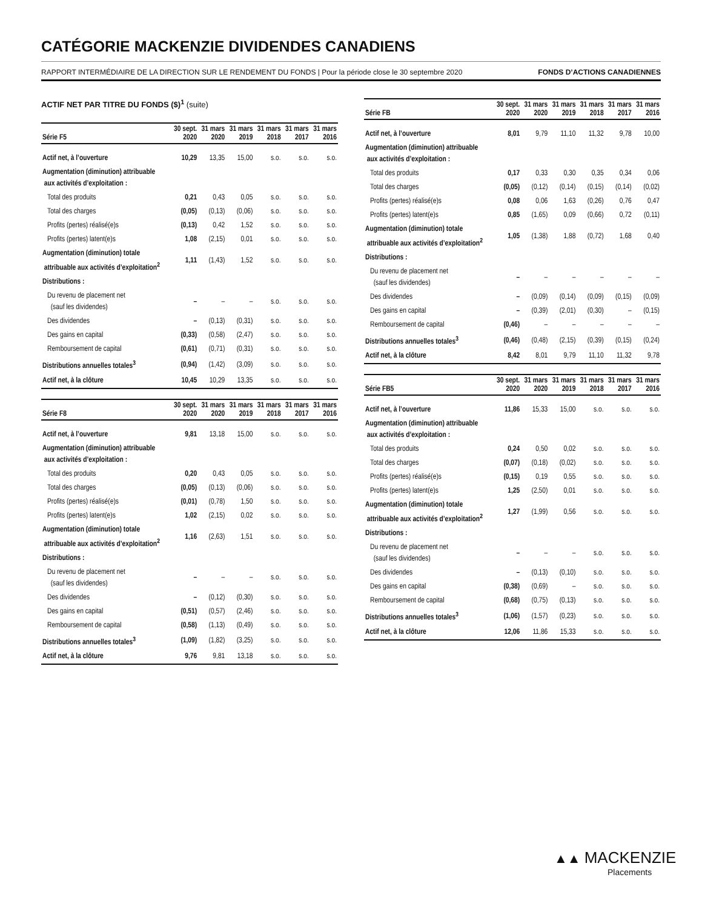CATÉGORIE MACKENZIE DIVIDENDES CANADIENS
RAPPORT INTERMÉDIAIRE DE LA DIRECTION SUR LE RENDEMENT DU FONDS | Pour la période close le 30 septembre 2020 FONDS D’ACTIONS CANADIENNES
ACTIF NET PAR TITRE DU FONDS ($)<sup>1</sup> (suite)
| Série F5 | 30 sept. 2020 | 31 mars 2020 | 31 mars 2019 | 31 mars 2018 | 31 mars 2017 | 31 mars 2016 |
| --- | --- | --- | --- | --- | --- | --- |
| Actif net, à l’ouverture | 10,29 | 13,35 | 15,00 | s.o. | s.o. | s.o. |
| Augmentation (diminution) attribuable aux activités d’exploitation : | | | | | | |
| Total des produits | 0,21 | 0,43 | 0,05 | s.o. | s.o. | s.o. |
| Total des charges | (0,05) | (0,13) | (0,06) | s.o. | s.o. | s.o. |
| Profits (pertes) réalisé(e)s | (0,13) | 0,42 | 1,52 | s.o. | s.o. | s.o. |
| Profits (pertes) latent(e)s | 1,08 | (2,15) | 0,01 | s.o. | s.o. | s.o. |
| Augmentation (diminution) totale attribuable aux activités d’exploitation<sup>2</sup> | 1,11 | (1,43) | 1,52 | s.o. | s.o. | s.o. |
| Distributions : | | | | | | |
| Du revenu de placement net (sauf les dividendes) | – | – | – | s.o. | s.o. | s.o. |
| Des dividendes | – | (0,13) | (0,31) | s.o. | s.o. | s.o. |
| Des gains en capital | (0,33) | (0,58) | (2,47) | s.o. | s.o. | s.o. |
| Remboursement de capital | (0,61) | (0,71) | (0,31) | s.o. | s.o. | s.o. |
| Distributions annuelles totales<sup>3</sup> | (0,94) | (1,42) | (3,09) | s.o. | s.o. | s.o. |
| Actif net, à la clôture | 10,45 | 10,29 | 13,35 | s.o. | s.o. | s.o. |
| Série F8 | 30 sept. 2020 | 31 mars 2020 | 31 mars 2019 | 31 mars 2018 | 31 mars 2017 | 31 mars 2016 |
| --- | --- | --- | --- | --- | --- | --- |
| Actif net, à l’ouverture | 9,81 | 13,18 | 15,00 | s.o. | s.o. | s.o. |
| Augmentation (diminution) attribuable aux activités d’exploitation : | | | | | | |
| Total des produits | 0,20 | 0,43 | 0,05 | s.o. | s.o. | s.o. |
| Total des charges | (0,05) | (0,13) | (0,06) | s.o. | s.o. | s.o. |
| Profits (pertes) réalisé(e)s | (0,01) | (0,78) | 1,50 | s.o. | s.o. | s.o. |
| Profits (pertes) latent(e)s | 1,02 | (2,15) | 0,02 | s.o. | s.o. | s.o. |
| Augmentation (diminution) totale attribuable aux activités d’exploitation<sup>2</sup> | 1,16 | (2,63) | 1,51 | s.o. | s.o. | s.o. |
| Distributions : | | | | | | |
| Du revenu de placement net (sauf les dividendes) | – | – | – | s.o. | s.o. | s.o. |
| Des dividendes | – | (0,12) | (0,30) | s.o. | s.o. | s.o. |
| Des gains en capital | (0,51) | (0,57) | (2,46) | s.o. | s.o. | s.o. |
| Remboursement de capital | (0,58) | (1,13) | (0,49) | s.o. | s.o. | s.o. |
| Distributions annuelles totales<sup>3</sup> | (1,09) | (1,82) | (3,25) | s.o. | s.o. | s.o. |
| Actif net, à la clôture | 9,76 | 9,81 | 13,18 | s.o. | s.o. | s.o. |
| Série FB | 30 sept. 2020 | 31 mars 2020 | 31 mars 2019 | 31 mars 2018 | 31 mars 2017 | 31 mars 2016 |
| --- | --- | --- | --- | --- | --- | --- |
| Actif net, à l’ouverture | 8,01 | 9,79 | 11,10 | 11,32 | 9,78 | 10,00 |
| Augmentation (diminution) attribuable aux activités d’exploitation : | | | | | | |
| Total des produits | 0,17 | 0,33 | 0,30 | 0,35 | 0,34 | 0,06 |
| Total des charges | (0,05) | (0,12) | (0,14) | (0,15) | (0,14) | (0,02) |
| Profits (pertes) réalisé(e)s | 0,08 | 0,06 | 1,63 | (0,26) | 0,76 | 0,47 |
| Profits (pertes) latent(e)s | 0,85 | (1,65) | 0,09 | (0,66) | 0,72 | (0,11) |
| Augmentation (diminution) totale attribuable aux activités d’exploitation<sup>2</sup> | 1,05 | (1,38) | 1,88 | (0,72) | 1,68 | 0,40 |
| Distributions : | | | | | | |
| Du revenu de placement net (sauf les dividendes) | – | – | – | – | – | – |
| Des dividendes | – | (0,09) | (0,14) | (0,09) | (0,15) | (0,09) |
| Des gains en capital | – | (0,39) | (2,01) | (0,30) | – | (0,15) |
| Remboursement de capital | (0,46) | – | – | – | – | – |
| Distributions annuelles totales<sup>3</sup> | (0,46) | (0,48) | (2,15) | (0,39) | (0,15) | (0,24) |
| Actif net, à la clôture | 8,42 | 8,01 | 9,79 | 11,10 | 11,32 | 9,78 |
| Série FB5 | 30 sept. 2020 | 31 mars 2020 | 31 mars 2019 | 31 mars 2018 | 31 mars 2017 | 31 mars 2016 |
| --- | --- | --- | --- | --- | --- | --- |
| Actif net, à l’ouverture | 11,86 | 15,33 | 15,00 | s.o. | s.o. | s.o. |
| Augmentation (diminution) attribuable aux activités d’exploitation : | | | | | | |
| Total des produits | 0,24 | 0,50 | 0,02 | s.o. | s.o. | s.o. |
| Total des charges | (0,07) | (0,18) | (0,02) | s.o. | s.o. | s.o. |
| Profits (pertes) réalisé(e)s | (0,15) | 0,19 | 0,55 | s.o. | s.o. | s.o. |
| Profits (pertes) latent(e)s | 1,25 | (2,50) | 0,01 | s.o. | s.o. | s.o. |
| Augmentation (diminution) totale attribuable aux activités d’exploitation<sup>2</sup> | 1,27 | (1,99) | 0,56 | s.o. | s.o. | s.o. |
| Distributions : | | | | | | |
| Du revenu de placement net (sauf les dividendes) | – | – | – | s.o. | s.o. | s.o. |
| Des dividendes | – | (0,13) | (0,10) | s.o. | s.o. | s.o. |
| Des gains en capital | (0,38) | (0,69) | – | s.o. | s.o. | s.o. |
| Remboursement de capital | (0,68) | (0,75) | (0,13) | s.o. | s.o. | s.o. |
| Distributions annuelles totales<sup>3</sup> | (1,06) | (1,57) | (0,23) | s.o. | s.o. | s.o. |
| Actif net, à la clôture | 12,06 | 11,86 | 15,33 | s.o. | s.o. | s.o. |
▲▲ MACKENZIE
Placements